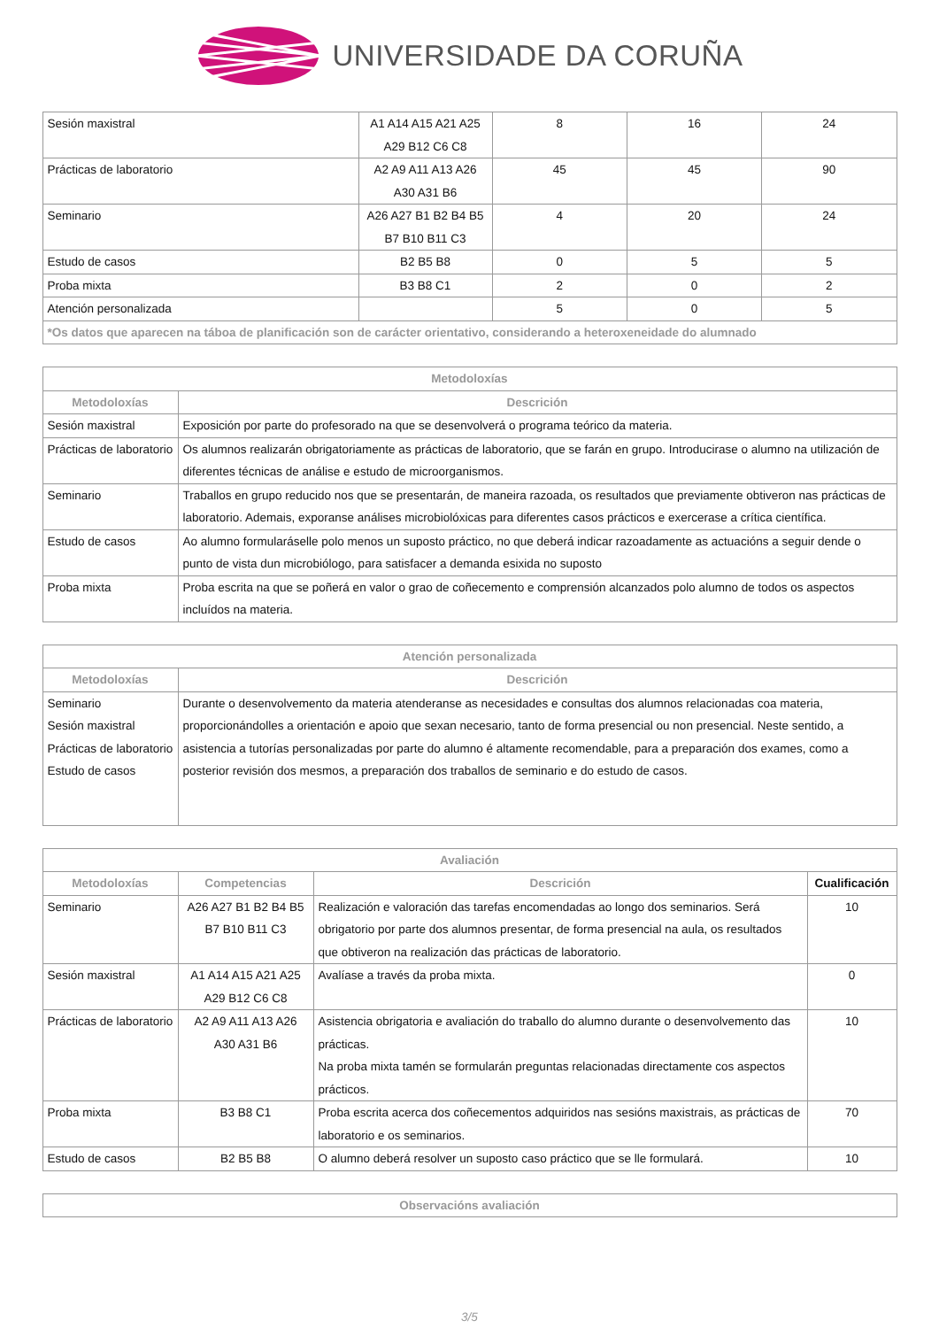UNIVERSIDADE DA CORUÑA
| Sesión maxistral | A1 A14 A15 A21 A25 A29 B12 C6 C8 | 8 | 16 | 24 |
| Prácticas de laboratorio | A2 A9 A11 A13 A26 A30 A31 B6 | 45 | 45 | 90 |
| Seminario | A26 A27 B1 B2 B4 B5 B7 B10 B11 C3 | 4 | 20 | 24 |
| Estudo de casos | B2 B5 B8 | 0 | 5 | 5 |
| Proba mixta | B3 B8 C1 | 2 | 0 | 2 |
| Atención personalizada | | 5 | 0 | 5 |
| *Os datos que aparecen na táboa de planificación son de carácter orientativo, considerando a heteroxeneidade do alumnado | | | | |
| Metodoloxías | |
| --- | --- |
| Metodoloxías | Descrición |
| Sesión maxistral | Exposición por parte do profesorado na que se desenvolverá o programa teórico da materia. |
| Prácticas de laboratorio | Os alumnos realizarán obrigatoriamente as prácticas de laboratorio, que se farán en grupo. Introducirase o alumno na utilización de diferentes técnicas de análise e estudo de microorganismos. |
| Seminario | Traballos en grupo reducido nos que se presentarán, de maneira razoada, os resultados que previamente obtiveron nas prácticas de laboratorio. Ademais, exporanse análises microbiolóxicas para diferentes casos prácticos e exercerase a crítica científica. |
| Estudo de casos | Ao alumno formularáselle polo menos un suposto práctico, no que deberá indicar razoadamente as actuacións a seguir dende o punto de vista dun microbiólogo, para satisfacer a demanda esixida no suposto |
| Proba mixta | Proba escrita na que se poñerá en valor o grao de coñecemento e comprensión alcanzados polo alumno de todos os aspectos incluídos na materia. |
| Atención personalizada | |
| --- | --- |
| Metodoloxías | Descrición |
| Seminario Sesión maxistral Prácticas de laboratorio Estudo de casos | Durante o desenvolvemento da materia atenderanse as necesidades e consultas dos alumnos relacionadas coa materia, proporcionándolles a orientación e apoio que sexan necesario, tanto de forma presencial ou non presencial. Neste sentido, a asistencia a tutorías personalizadas por parte do alumno é altamente recomendable, para a preparación dos exames, como a posterior revisión dos mesmos, a preparación dos traballos de seminario e do estudo de casos. |
| Avaliación | | | |
| --- | --- | --- | --- |
| Metodoloxías | Competencias | Descrición | Cualificación |
| Seminario | A26 A27 B1 B2 B4 B5 B7 B10 B11 C3 | Realización e valoración das tarefas encomendadas ao longo dos seminarios. Será obrigatorio por parte dos alumnos presentar, de forma presencial na aula, os resultados que obtiveron na realización das prácticas de laboratorio. | 10 |
| Sesión maxistral | A1 A14 A15 A21 A25 A29 B12 C6 C8 | Avalíase a través da proba mixta. | 0 |
| Prácticas de laboratorio | A2 A9 A11 A13 A26 A30 A31 B6 | Asistencia obrigatoria e avaliación do traballo do alumno durante o desenvolvemento das prácticas. Na proba mixta tamén se formularán preguntas relacionadas directamente cos aspectos prácticos. | 10 |
| Proba mixta | B3 B8 C1 | Proba escrita acerca dos coñecementos adquiridos nas sesións maxistrais, as prácticas de laboratorio e os seminarios. | 70 |
| Estudo de casos | B2 B5 B8 | O alumno deberá resolver un suposto caso práctico que se lle formulará. | 10 |
| Observacións avaliación |
| --- |
3/5